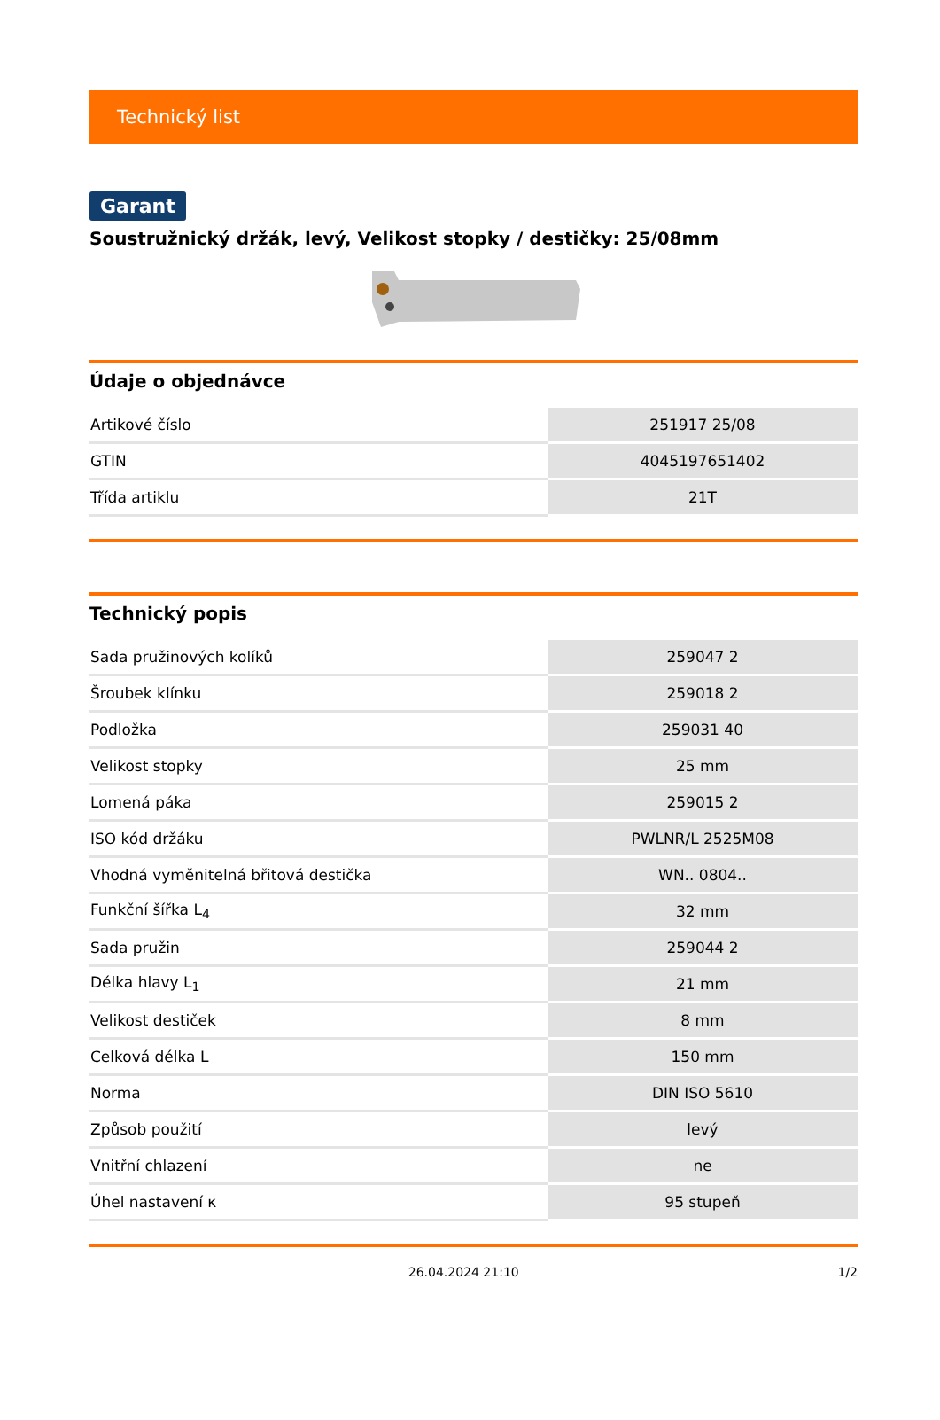Technický list
Garant
Soustružnický držák, levý, Velikost stopky / destičky: 25/08mm
Údaje o objednávce
| Artikové číslo | 251917 25/08 |
| GTIN | 4045197651402 |
| Třída artiklu | 21T |
Technický popis
| Sada pružinových kolíků | 259047 2 |
| Šroubek klínku | 259018 2 |
| Podložka | 259031 40 |
| Velikost stopky | 25 mm |
| Lomená páka | 259015 2 |
| ISO kód držáku | PWLNR/L 2525M08 |
| Vhodná vyměnitelná břitová destička | WN.. 0804.. |
| Funkční šířka L<sub>4</sub> | 32 mm |
| Sada pružin | 259044 2 |
| Délka hlavy L<sub>1</sub> | 21 mm |
| Velikost destiček | 8 mm |
| Celková délka L | 150 mm |
| Norma | DIN ISO 5610 |
| Způsob použití | levý |
| Vnitřní chlazení | ne |
| Úhel nastavení κ | 95 stupeň |
26.04.2024 21:10 1/2